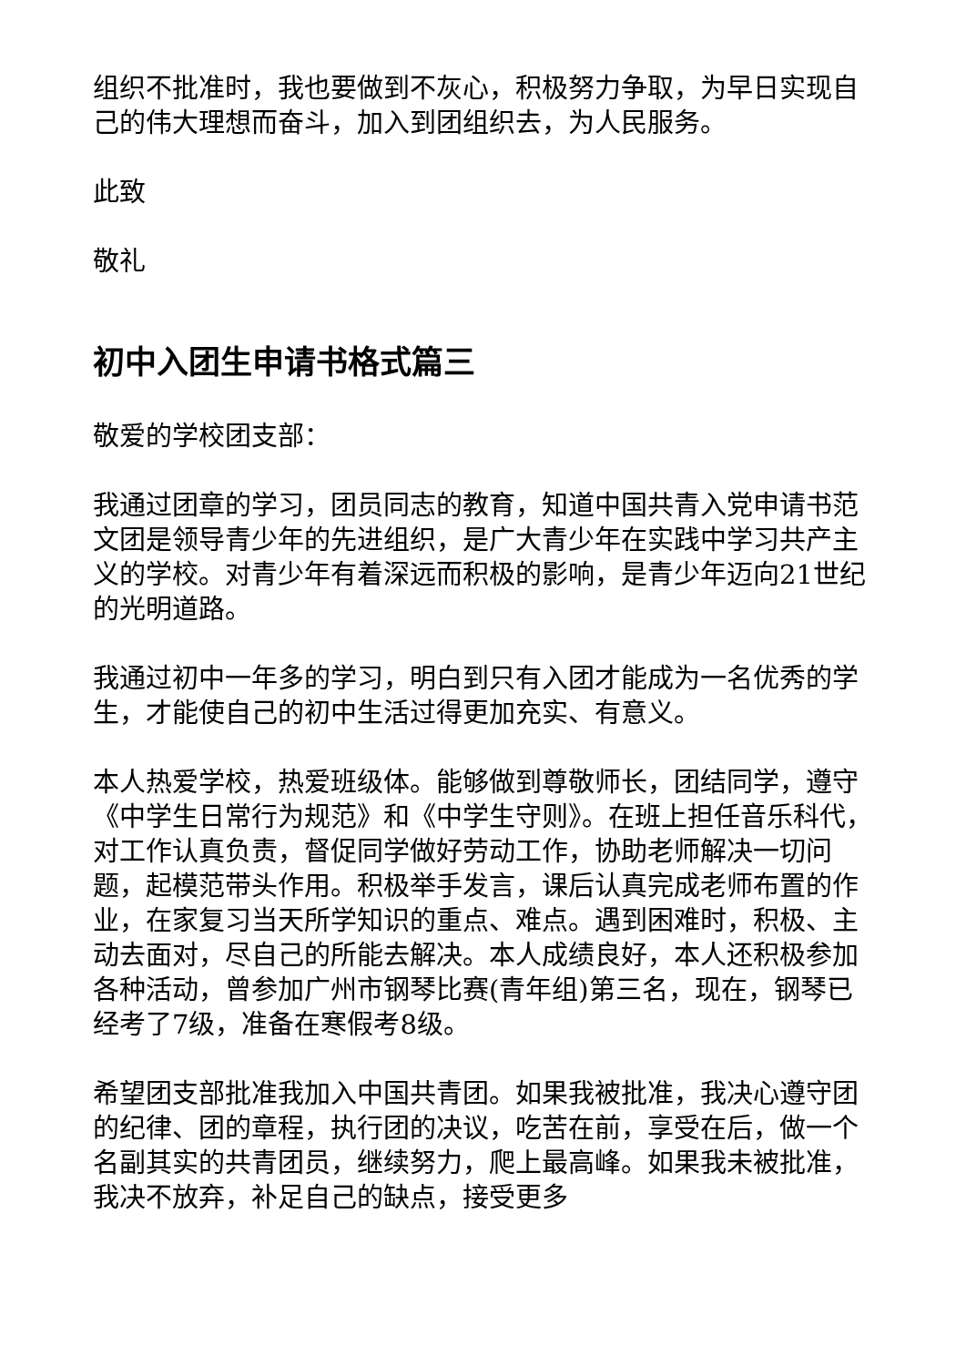组织不批准时，我也要做到不灰心，积极努力争取，为早日实现自己的伟大理想而奋斗，加入到团组织去，为人民服务。
此致
敬礼
初中入团生申请书格式篇三
敬爱的学校团支部：
我通过团章的学习，团员同志的教育，知道中国共青入党申请书范文团是领导青少年的先进组织，是广大青少年在实践中学习共产主义的学校。对青少年有着深远而积极的影响，是青少年迈向21世纪的光明道路。
我通过初中一年多的学习，明白到只有入团才能成为一名优秀的学生，才能使自己的初中生活过得更加充实、有意义。
本人热爱学校，热爱班级体。能够做到尊敬师长，团结同学，遵守《中学生日常行为规范》和《中学生守则》。在班上担任音乐科代，对工作认真负责，督促同学做好劳动工作，协助老师解决一切问题，起模范带头作用。积极举手发言，课后认真完成老师布置的作业，在家复习当天所学知识的重点、难点。遇到困难时，积极、主动去面对，尽自己的所能去解决。本人成绩良好，本人还积极参加各种活动，曾参加广州市钢琴比赛(青年组)第三名，现在，钢琴已经考了7级，准备在寒假考8级。
希望团支部批准我加入中国共青团。如果我被批准，我决心遵守团的纪律、团的章程，执行团的决议，吃苦在前，享受在后，做一个名副其实的共青团员，继续努力，爬上最高峰。如果我未被批准，我决不放弃，补足自己的缺点，接受更多